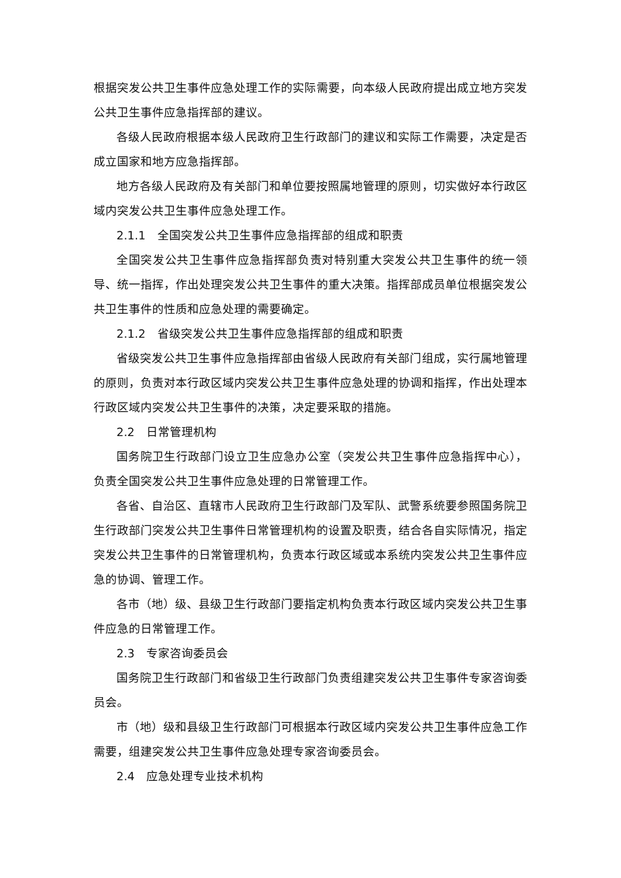根据突发公共卫生事件应急处理工作的实际需要，向本级人民政府提出成立地方突发公共卫生事件应急指挥部的建议。
各级人民政府根据本级人民政府卫生行政部门的建议和实际工作需要，决定是否成立国家和地方应急指挥部。
地方各级人民政府及有关部门和单位要按照属地管理的原则，切实做好本行政区域内突发公共卫生事件应急处理工作。
2.1.1　全国突发公共卫生事件应急指挥部的组成和职责
全国突发公共卫生事件应急指挥部负责对特别重大突发公共卫生事件的统一领导、统一指挥，作出处理突发公共卫生事件的重大决策。指挥部成员单位根据突发公共卫生事件的性质和应急处理的需要确定。
2.1.2　省级突发公共卫生事件应急指挥部的组成和职责
省级突发公共卫生事件应急指挥部由省级人民政府有关部门组成，实行属地管理的原则，负责对本行政区域内突发公共卫生事件应急处理的协调和指挥，作出处理本行政区域内突发公共卫生事件的决策，决定要采取的措施。
2.2　日常管理机构
国务院卫生行政部门设立卫生应急办公室（突发公共卫生事件应急指挥中心），负责全国突发公共卫生事件应急处理的日常管理工作。
各省、自治区、直辖市人民政府卫生行政部门及军队、武警系统要参照国务院卫生行政部门突发公共卫生事件日常管理机构的设置及职责，结合各自实际情况，指定突发公共卫生事件的日常管理机构，负责本行政区域或本系统内突发公共卫生事件应急的协调、管理工作。
各市（地）级、县级卫生行政部门要指定机构负责本行政区域内突发公共卫生事件应急的日常管理工作。
2.3　专家咨询委员会
国务院卫生行政部门和省级卫生行政部门负责组建突发公共卫生事件专家咨询委员会。
市（地）级和县级卫生行政部门可根据本行政区域内突发公共卫生事件应急工作需要，组建突发公共卫生事件应急处理专家咨询委员会。
2.4　应急处理专业技术机构